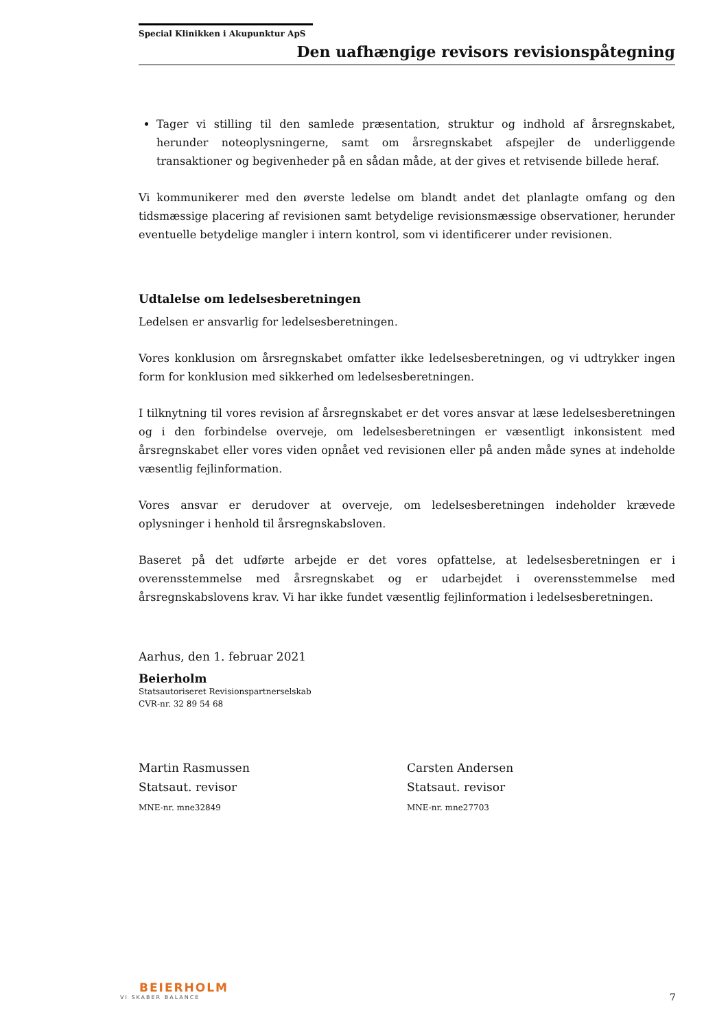Special Klinikken i Akupunktur ApS
Den uafhængige revisors revisionspåtegning
Tager vi stilling til den samlede præsentation, struktur og indhold af årsregnskabet, herunder noteoplysningerne, samt om årsregnskabet afspejler de underliggende transaktioner og begivenheder på en sådan måde, at der gives et retvisende billede heraf.
Vi kommunikerer med den øverste ledelse om blandt andet det planlagte omfang og den tidsmæssige placering af revisionen samt betydelige revisionsmæssige observationer, herunder eventuelle betydelige mangler i intern kontrol, som vi identificerer under revisionen.
Udtalelse om ledelsesberetningen
Ledelsen er ansvarlig for ledelsesberetningen.
Vores konklusion om årsregnskabet omfatter ikke ledelsesberetningen, og vi udtrykker ingen form for konklusion med sikkerhed om ledelsesberetningen.
I tilknytning til vores revision af årsregnskabet er det vores ansvar at læse ledelsesberetningen og i den forbindelse overveje, om ledelsesberetningen er væsentligt inkonsistent med årsregnskabet eller vores viden opnået ved revisionen eller på anden måde synes at indeholde væsentlig fejlinformation.
Vores ansvar er derudover at overveje, om ledelsesberetningen indeholder krævede oplysninger i henhold til årsregnskabsloven.
Baseret på det udførte arbejde er det vores opfattelse, at ledelsesberetningen er i overensstemmelse med årsregnskabet og er udarbejdet i overensstemmelse med årsregnskabslovens krav. Vi har ikke fundet væsentlig fejlinformation i ledelsesberetningen.
Aarhus, den 1. februar 2021
Beierholm
Statsautoriseret Revisionspartnerselskab
CVR-nr. 32 89 54 68
Martin Rasmussen
Statsaut. revisor
MNE-nr. mne32849
Carsten Andersen
Statsaut. revisor
MNE-nr. mne27703
BEIERHOLM
VI SKABER BALANCE
7